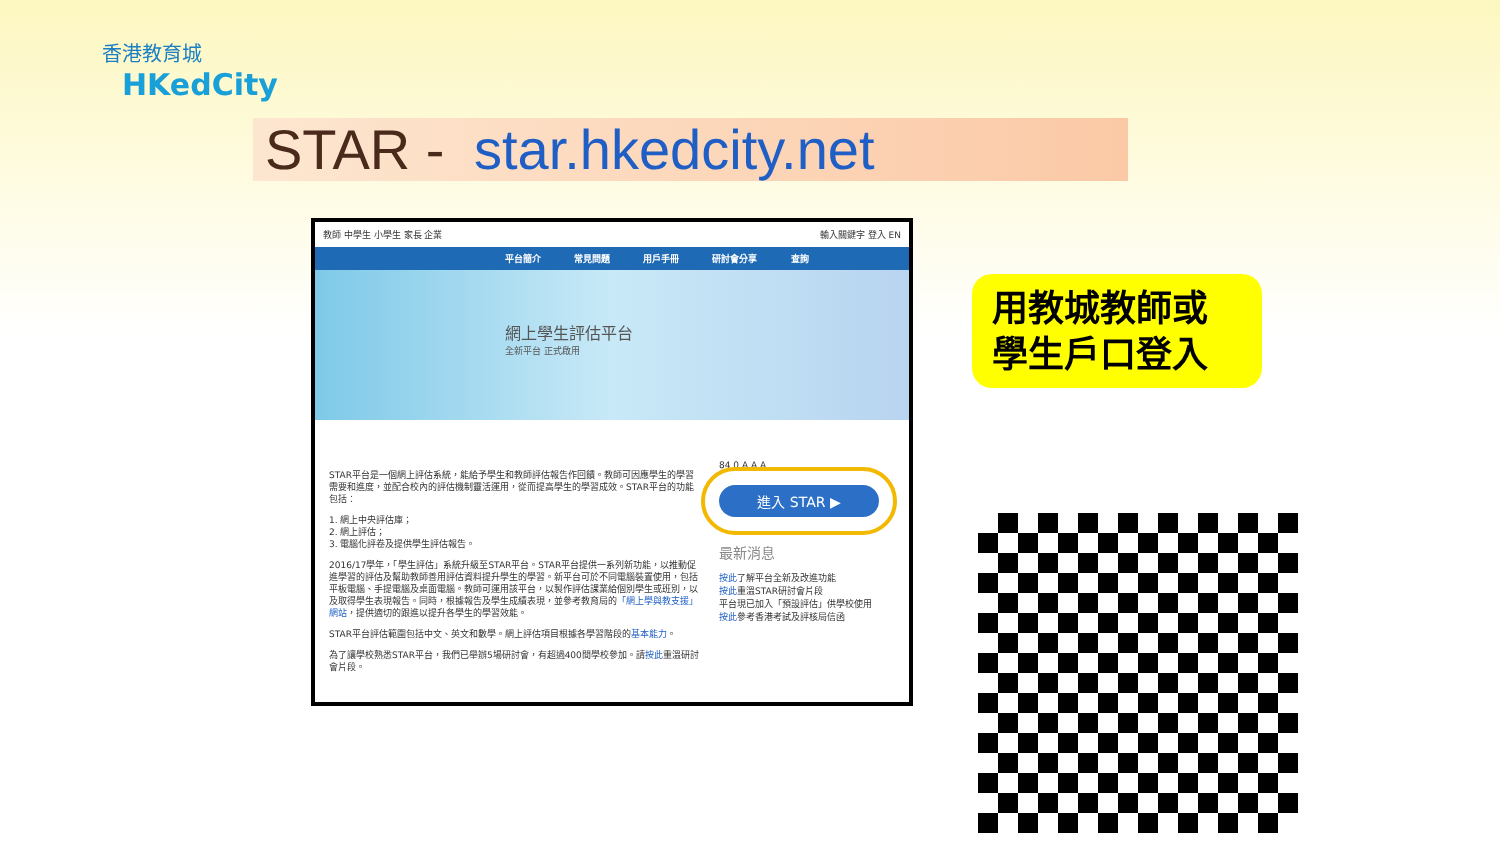香港教育城
HKedCity
STAR - star.hkedcity.net
教師 中學生 小學生 家長 企業 輸入關鍵字 登入 EN
平台簡介 常見問題 用戶手冊 研討會分享 查詢
網上學生評估平台
全新平台 正式啟用
STAR平台是一個網上評估系統，能給予學生和教師評估報告作回饋。教師可因應學生的學習需要和進度，並配合校內的評估機制靈活運用，從而提高學生的學習成效。STAR平台的功能包括：
1. 網上中央評估庫；
2. 網上評估；
3. 電腦化評卷及提供學生評估報告。
2016/17學年，「學生評估」系統升級至STAR平台。STAR平台提供一系列新功能，以推動促進學習的評估及幫助教師善用評估資料提升學生的學習。新平台可於不同電腦裝置使用，包括平板電腦、手提電腦及桌面電腦。教師可運用該平台，以製作評估課業給個別學生或班別，以及取得學生表現報告。同時，根據報告及學生成績表現，並參考教育局的「網上學與教支援」網站，提供適切的跟進以提升各學生的學習效能。
STAR平台評估範圍包括中文、英文和數學。網上評估項目根據各學習階段的基本能力。
為了讓學校熟悉STAR平台，我們已舉辦5場研討會，有超過400間學校參加。請按此重溫研討會片段。
84 0 A A A
進入 STAR ▶
最新消息
按此了解平台全新及改進功能
按此重溫STAR研討會片段
平台現已加入「預設評估」供學校使用
按此參考香港考試及評核局信函
用教城教師或
學生戶口登入